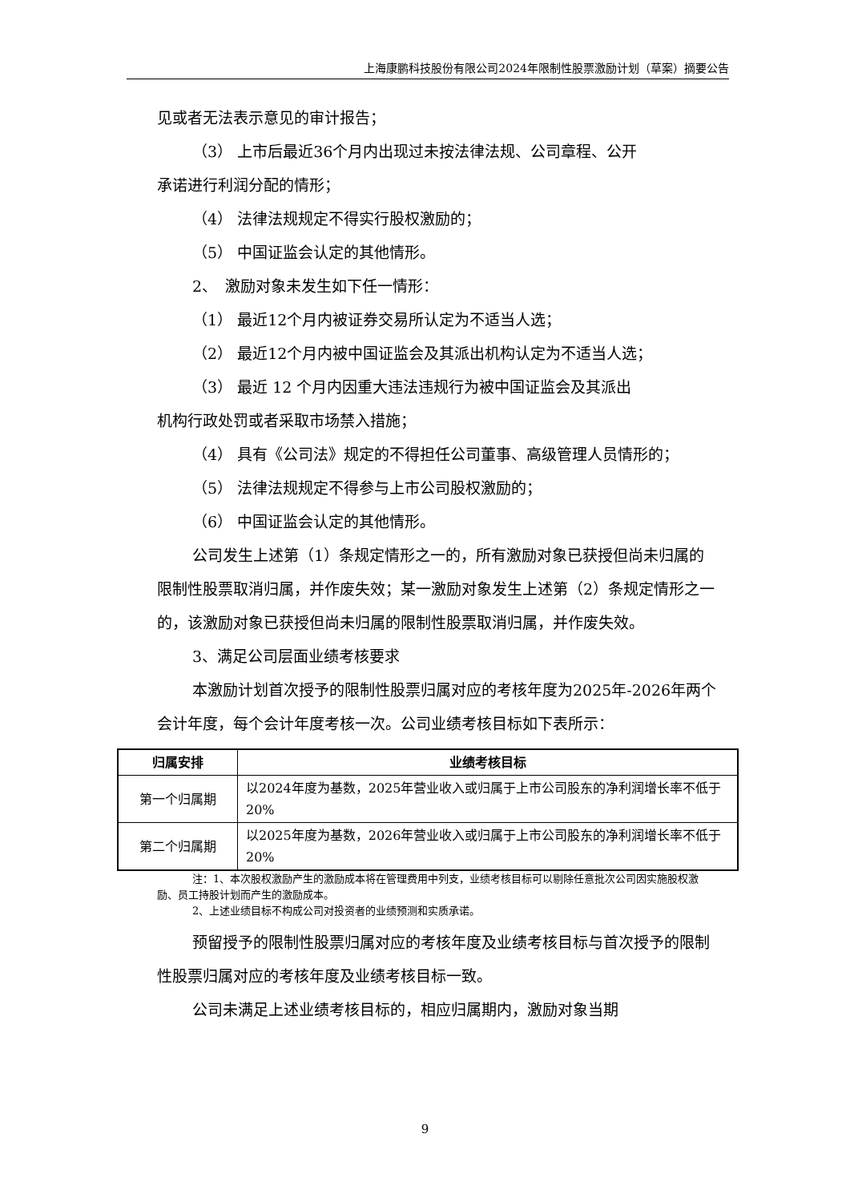上海康鹏科技股份有限公司2024年限制性股票激励计划（草案）摘要公告
见或者无法表示意见的审计报告；
（3） 上市后最近36个月内出现过未按法律法规、公司章程、公开
承诺进行利润分配的情形；
（4） 法律法规规定不得实行股权激励的；
（5） 中国证监会认定的其他情形。
2、　激励对象未发生如下任一情形：
（1） 最近12个月内被证券交易所认定为不适当人选；
（2） 最近12个月内被中国证监会及其派出机构认定为不适当人选；
（3） 最近 12 个月内因重大违法违规行为被中国证监会及其派出
机构行政处罚或者采取市场禁入措施；
（4） 具有《公司法》规定的不得担任公司董事、高级管理人员情形的；
（5） 法律法规规定不得参与上市公司股权激励的；
（6） 中国证监会认定的其他情形。
公司发生上述第（1）条规定情形之一的，所有激励对象已获授但尚未归属的限制性股票取消归属，并作废失效；某一激励对象发生上述第（2）条规定情形之一的，该激励对象已获授但尚未归属的限制性股票取消归属，并作废失效。
3、满足公司层面业绩考核要求
本激励计划首次授予的限制性股票归属对应的考核年度为2025年-2026年两个会计年度，每个会计年度考核一次。公司业绩考核目标如下表所示：
| 归属安排 | 业绩考核目标 |
| --- | --- |
| 第一个归属期 | 以2024年度为基数，2025年营业收入或归属于上市公司股东的净利润增长率不低于20% |
| 第二个归属期 | 以2025年度为基数，2026年营业收入或归属于上市公司股东的净利润增长率不低于20% |
注：1、本次股权激励产生的激励成本将在管理费用中列支，业绩考核目标可以剔除任意批次公司因实施股权激励、员工持股计划而产生的激励成本。
2、上述业绩目标不构成公司对投资者的业绩预测和实质承诺。
预留授予的限制性股票归属对应的考核年度及业绩考核目标与首次授予的限制性股票归属对应的考核年度及业绩考核目标一致。
公司未满足上述业绩考核目标的，相应归属期内，激励对象当期
9